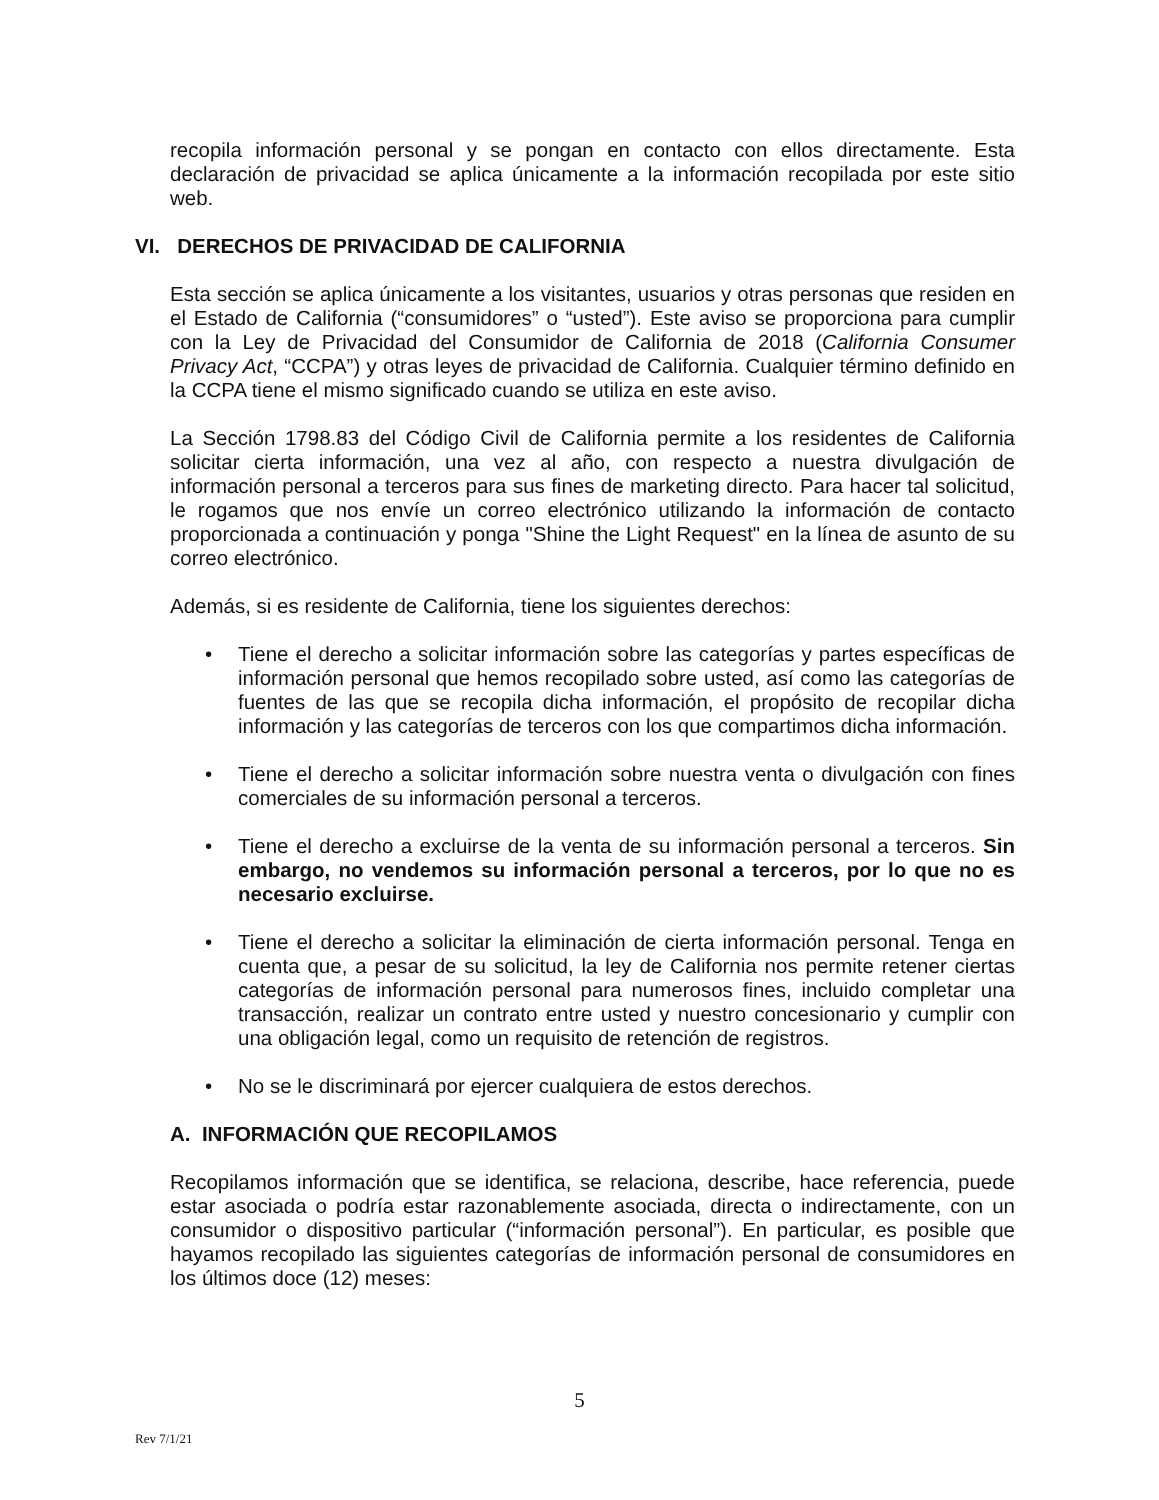recopila información personal y se pongan en contacto con ellos directamente. Esta declaración de privacidad se aplica únicamente a la información recopilada por este sitio web.
VI. DERECHOS DE PRIVACIDAD DE CALIFORNIA
Esta sección se aplica únicamente a los visitantes, usuarios y otras personas que residen en el Estado de California (“consumidores” o “usted”). Este aviso se proporciona para cumplir con la Ley de Privacidad del Consumidor de California de 2018 (California Consumer Privacy Act, “CCPA”) y otras leyes de privacidad de California. Cualquier término definido en la CCPA tiene el mismo significado cuando se utiliza en este aviso.
La Sección 1798.83 del Código Civil de California permite a los residentes de California solicitar cierta información, una vez al año, con respecto a nuestra divulgación de información personal a terceros para sus fines de marketing directo. Para hacer tal solicitud, le rogamos que nos envíe un correo electrónico utilizando la información de contacto proporcionada a continuación y ponga "Shine the Light Request" en la línea de asunto de su correo electrónico.
Además, si es residente de California, tiene los siguientes derechos:
• Tiene el derecho a solicitar información sobre las categorías y partes específicas de información personal que hemos recopilado sobre usted, así como las categorías de fuentes de las que se recopila dicha información, el propósito de recopilar dicha información y las categorías de terceros con los que compartimos dicha información.
• Tiene el derecho a solicitar información sobre nuestra venta o divulgación con fines comerciales de su información personal a terceros.
• Tiene el derecho a excluirse de la venta de su información personal a terceros. Sin embargo, no vendemos su información personal a terceros, por lo que no es necesario excluirse.
• Tiene el derecho a solicitar la eliminación de cierta información personal. Tenga en cuenta que, a pesar de su solicitud, la ley de California nos permite retener ciertas categorías de información personal para numerosos fines, incluido completar una transacción, realizar un contrato entre usted y nuestro concesionario y cumplir con una obligación legal, como un requisito de retención de registros.
• No se le discriminará por ejercer cualquiera de estos derechos.
A. INFORMACIÓN QUE RECOPILAMOS
Recopilamos información que se identifica, se relaciona, describe, hace referencia, puede estar asociada o podría estar razonablemente asociada, directa o indirectamente, con un consumidor o dispositivo particular (“información personal”). En particular, es posible que hayamos recopilado las siguientes categorías de información personal de consumidores en los últimos doce (12) meses:
5
Rev 7/1/21